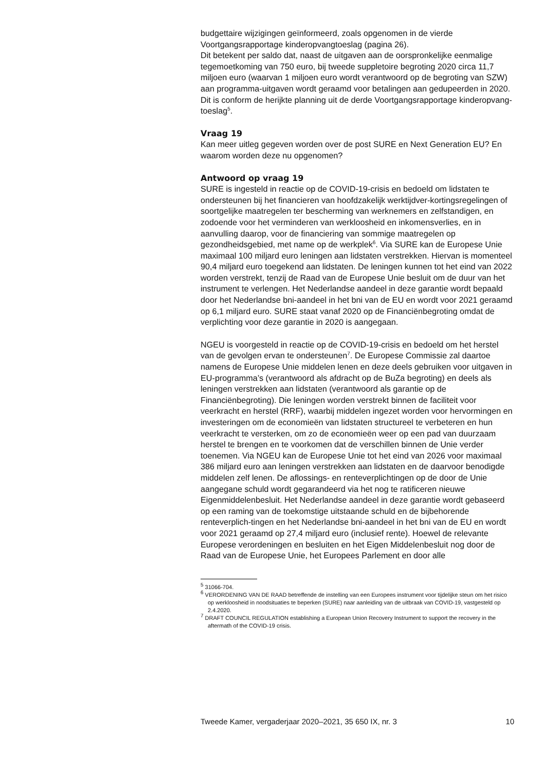budgettaire wijzigingen geïnformeerd, zoals opgenomen in de vierde Voortgangsrapportage kinderopvangtoeslag (pagina 26).
Dit betekent per saldo dat, naast de uitgaven aan de oorspronkelijke eenmalige tegemoetkoming van 750 euro, bij tweede suppletoire begroting 2020 circa 11,7 miljoen euro (waarvan 1 miljoen euro wordt verantwoord op de begroting van SZW) aan programma-uitgaven wordt geraamd voor betalingen aan gedupeerden in 2020. Dit is conform de herijkte planning uit de derde Voortgangsrapportage kinderopvang-toeslag<sup>5</sup>.
Vraag 19
Kan meer uitleg gegeven worden over de post SURE en Next Generation EU? En waarom worden deze nu opgenomen?
Antwoord op vraag 19
SURE is ingesteld in reactie op de COVID-19-crisis en bedoeld om lidstaten te ondersteunen bij het financieren van hoofdzakelijk werktijdver-kortingsregelingen of soortgelijke maatregelen ter bescherming van werknemers en zelfstandigen, en zodoende voor het verminderen van werkloosheid en inkomensverlies, en in aanvulling daarop, voor de financiering van sommige maatregelen op gezondheidsgebied, met name op de werkplek<sup>6</sup>. Via SURE kan de Europese Unie maximaal 100 miljard euro leningen aan lidstaten verstrekken. Hiervan is momenteel 90,4 miljard euro toegekend aan lidstaten. De leningen kunnen tot het eind van 2022 worden verstrekt, tenzij de Raad van de Europese Unie besluit om de duur van het instrument te verlengen. Het Nederlandse aandeel in deze garantie wordt bepaald door het Nederlandse bni-aandeel in het bni van de EU en wordt voor 2021 geraamd op 6,1 miljard euro. SURE staat vanaf 2020 op de Financiënbegroting omdat de verplichting voor deze garantie in 2020 is aangegaan.
NGEU is voorgesteld in reactie op de COVID-19-crisis en bedoeld om het herstel van de gevolgen ervan te ondersteunen<sup>7</sup>. De Europese Commissie zal daartoe namens de Europese Unie middelen lenen en deze deels gebruiken voor uitgaven in EU-programma’s (verantwoord als afdracht op de BuZa begroting) en deels als leningen verstrekken aan lidstaten (verantwoord als garantie op de Financiënbegroting). Die leningen worden verstrekt binnen de faciliteit voor veerkracht en herstel (RRF), waarbij middelen ingezet worden voor hervormingen en investeringen om de economieën van lidstaten structureel te verbeteren en hun veerkracht te versterken, om zo de economieën weer op een pad van duurzaam herstel te brengen en te voorkomen dat de verschillen binnen de Unie verder toenemen. Via NGEU kan de Europese Unie tot het eind van 2026 voor maximaal 386 miljard euro aan leningen verstrekken aan lidstaten en de daarvoor benodigde middelen zelf lenen. De aflossings- en renteverplichtingen op de door de Unie aangegane schuld wordt gegarandeerd via het nog te ratificeren nieuwe Eigenmiddelenbesluit. Het Nederlandse aandeel in deze garantie wordt gebaseerd op een raming van de toekomstige uitstaande schuld en de bijbehorende renteverplich-tingen en het Nederlandse bni-aandeel in het bni van de EU en wordt voor 2021 geraamd op 27,4 miljard euro (inclusief rente). Hoewel de relevante Europese verordeningen en besluiten en het Eigen Middelenbesluit nog door de Raad van de Europese Unie, het Europees Parlement en door alle
<sup>5</sup> 31066-704.
<sup>6</sup> VERORDENING VAN DE RAAD betreffende de instelling van een Europees instrument voor tijdelijke steun om het risico op werkloosheid in noodsituaties te beperken (SURE) naar aanleiding van de uitbraak van COVID-19, vastgesteld op 2.4.2020.
<sup>7</sup> DRAFT COUNCIL REGULATION establishing a European Union Recovery Instrument to support the recovery in the aftermath of the COVID-19 crisis.
Tweede Kamer, vergaderjaar 2020–2021, 35 650 IX, nr. 3 10